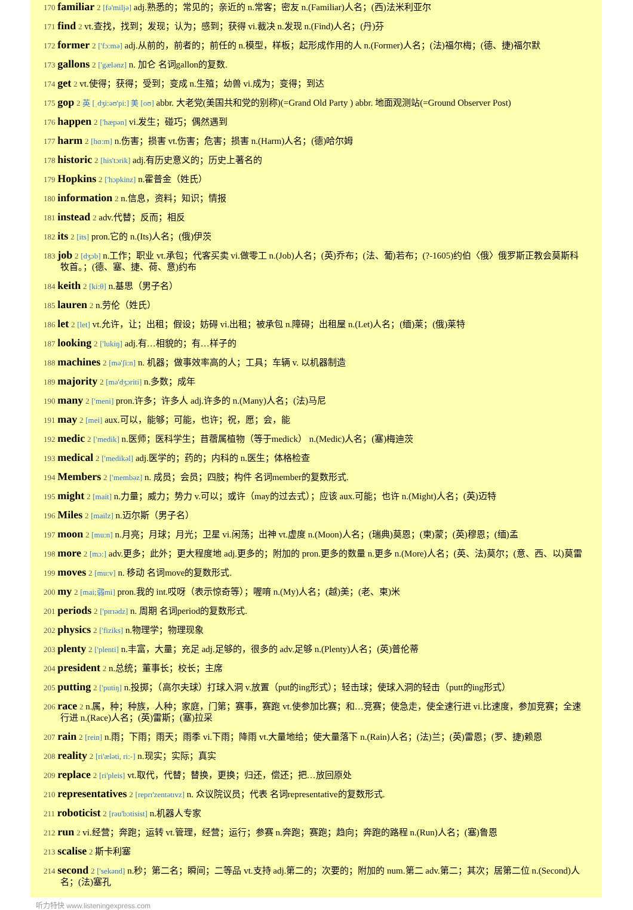170 familiar 2 [fə'miljə] adj.熟悉的；常见的；亲近的 n.常客；密友 n.(Familiar)人名；(西)法米利亚尔
171 find 2 vt.查找，找到；发现；认为；感到；获得 vi.裁决 n.发现 n.(Find)人名；(丹)芬
172 former 2 ['fɔ:mə] adj.从前的，前者的；前任的 n.模型，样板；起形成作用的人 n.(Former)人名；(法)福尔梅；(德、捷)福尔默
173 gallons 2 ['gælənz] n. 加仑 名词gallon的复数.
174 get 2 vt.使得；获得；受到；变成 n.生殖；幼兽 vi.成为；变得；到达
175 gop 2 英 [ˌdʒi:əʊ'pi:] 美 [oʊ] abbr. 大老党(美国共和党的别称)(=Grand Old Party ) abbr. 地面观测站(=Ground Observer Post)
176 happen 2 ['hæpən] vi.发生；碰巧；偶然遇到
177 harm 2 [hɑ:m] n.伤害；损害 vt.伤害；危害；损害 n.(Harm)人名；(德)哈尔姆
178 historic 2 [his'tɔrik] adj.有历史意义的；历史上著名的
179 Hopkins 2 ['hɔpkinz] n.霍普金（姓氏）
180 information 2 n.信息，资料；知识；情报
181 instead 2 adv.代替；反而；相反
182 its 2 [its] pron.它的 n.(Its)人名；(俄)伊茨
183 job 2 [dʒɔb] n.工作；职业 vt.承包；代客买卖 vi.做零工 n.(Job)人名；(英)乔布；(法、葡)若布；(?-1605)约伯〈俄〉俄罗斯正教会莫斯科牧首。；(德、塞、捷、荷、意)约布
184 keith 2 [ki:θ] n.基思（男子名）
185 lauren 2 n.劳伦（姓氏）
186 let 2 [let] vt.允许，让；出租；假设；妨碍 vi.出租；被承包 n.障碍；出租屋 n.(Let)人名；(缅)莱；(俄)莱特
187 looking 2 ['lukiŋ] adj.有…相貌的；有…样子的
188 machines 2 [mə'ʃi:n] n. 机器；做事效率高的人；工具；车辆 v. 以机器制造
189 majority 2 [mə'dʒɔriti] n.多数；成年
190 many 2 ['meni] pron.许多；许多人 adj.许多的 n.(Many)人名；(法)马尼
191 may 2 [mei] aux.可以，能够；可能，也许；祝，愿；会，能
192 medic 2 ['medik] n.医师；医科学生；苜蓿属植物（等于medick） n.(Medic)人名；(塞)梅迪茨
193 medical 2 ['medikəl] adj.医学的；药的；内科的 n.医生；体格检查
194 Members 2 ['membəz] n. 成员；会员；四肢；构件 名词member的复数形式.
195 might 2 [mait] n.力量；威力；势力 v.可以；或许（may的过去式）；应该 aux.可能；也许 n.(Might)人名；(英)迈特
196 Miles 2 [mailz] n.迈尔斯（男子名）
197 moon 2 [mu:n] n.月亮；月球；月光；卫星 vi.闲荡；出神 vt.虚度 n.(Moon)人名；(瑞典)莫恩；(柬)蒙；(英)穆恩；(缅)孟
198 more 2 [mɔ:] adv.更多；此外；更大程度地 adj.更多的；附加的 pron.更多的数量 n.更多 n.(More)人名；(英、法)莫尔；(意、西、以)莫雷
199 moves 2 [mu:v] n. 移动 名词move的复数形式.
200 my 2 [mai;弱mi] pron.我的 int.哎呀（表示惊奇等）；喔唷 n.(My)人名；(越)美；(老、柬)米
201 periods 2 ['pɪrɪədz] n. 周期 名词period的复数形式.
202 physics 2 ['fiziks] n.物理学；物理现象
203 plenty 2 ['plenti] n.丰富，大量；充足 adj.足够的，很多的 adv.足够 n.(Plenty)人名；(英)普伦蒂
204 president 2 n.总统；董事长；校长；主席
205 putting 2 ['putiŋ] n.投掷；（高尔夫球）打球入洞 v.放置（put的ing形式）；轻击球；使球入洞的轻击（putt的ing形式）
206 race 2 n.属，种；种族，人种；家庭，门第；赛事，赛跑 vt.使参加比赛；和…竞赛；使急走，使全速行进 vi.比速度，参加竞赛；全速行进 n.(Race)人名；(英)雷斯；(塞)拉采
207 rain 2 [rein] n.雨；下雨；雨天；雨季 vi.下雨；降雨 vt.大量地给；使大量落下 n.(Rain)人名；(法)兰；(英)雷恩；(罗、捷)赖恩
208 reality 2 [ri'æləti, ri:-] n.现实；实际；真实
209 replace 2 [ri'pleis] vt.取代，代替；替换，更换；归还，偿还；把…放回原处
210 representatives 2 [reprɪ'zentətɪvz] n. 众议院议员；代表 名词representative的复数形式.
211 roboticist 2 [rəu'bɔtisist] n.机器人专家
212 run 2 vi.经营；奔跑；运转 vt.管理，经营；运行；参赛 n.奔跑；赛跑；趋向；奔跑的路程 n.(Run)人名；(塞)鲁恩
213 scalise 2 斯卡利塞
214 second 2 ['sekənd] n.秒；第二名；瞬间；二等品 vt.支持 adj.第二的；次要的；附加的 num.第二 adv.第二；其次；居第二位 n.(Second)人名；(法)塞孔
听力特快 www.listeningexpress.com